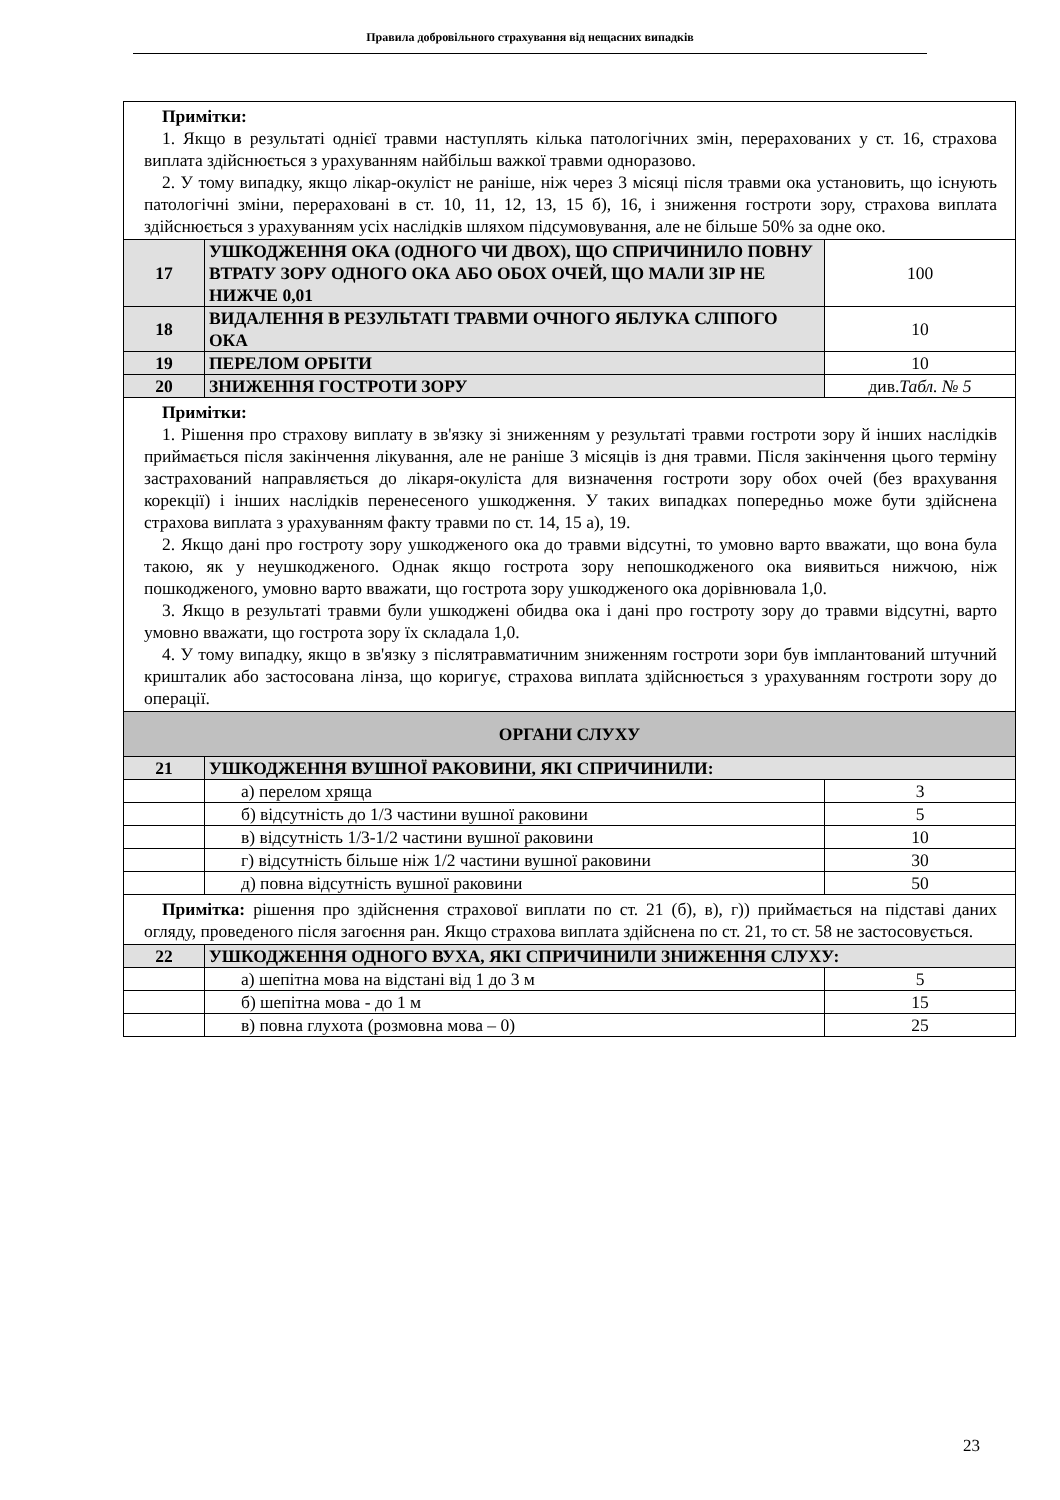Правила добровільного страхування від нещасних випадків
| Примітки: 1. Якщо в результаті однієї травми наступлять кілька патологічних змін, перерахованих у ст. 16, страхова виплата здійснюється з урахуванням найбільш важкої травми одноразово. 2. У тому випадку, якщо лікар-окуліст не раніше, ніж через 3 місяці після травми ока установить, що існують патологічні зміни, перераховані в ст. 10, 11, 12, 13, 15 б), 16, і зниження гостроти зору, страхова виплата здійснюється з урахуванням усіх наслідків шляхом підсумовування, але не більше 50% за одне око. | | |
| 17 | УШКОДЖЕННЯ ОКА (ОДНОГО ЧИ ДВОХ), ЩО СПРИЧИНИЛО ПОВНУ ВТРАТУ ЗОРУ ОДНОГО ОКА АБО ОБОХ ОЧЕЙ, ЩО МАЛИ ЗІР НЕ НИЖЧЕ 0,01 | 100 |
| 18 | ВИДАЛЕННЯ В РЕЗУЛЬТАТІ ТРАВМИ ОЧНОГО ЯБЛУКА СЛІПОГО ОКА | 10 |
| 19 | ПЕРЕЛОМ ОРБІТИ | 10 |
| 20 | ЗНИЖЕННЯ ГОСТРОТИ ЗОРУ | див. Табл. № 5 |
| Примітки: 1. Рішення про страхову виплату в зв'язку зі зниженням у результаті травми гостроти зору й інших наслідків приймається після закінчення лікування, але не раніше 3 місяців із дня травми. Після закінчення цього терміну застрахований направляється до лікаря-окуліста для визначення гостроти зору обох очей (без врахування корекції) і інших наслідків перенесеного ушкодження. У таких випадках попередньо може бути здійснена страхова виплата з урахуванням факту травми по ст. 14, 15 а), 19. 2. Якщо дані про гостроту зору ушкодженого ока до травми відсутні, то умовно варто вважати, що вона була такою, як у неушкодженого. Однак якщо гострота зору непошкодженого ока виявиться нижчою, ніж пошкодженого, умовно варто вважати, що гострота зору ушкодженого ока дорівнювала 1,0. 3. Якщо в результаті травми були ушкоджені обидва ока і дані про гостроту зору до травми відсутні, варто умовно вважати, що гострота зору їх складала 1,0. 4. У тому випадку, якщо в зв'язку з післятравматичним зниженням гостроти зори був імплантований штучний кришталик або застосована лінза, що коригує, страхова виплата здійснюється з урахуванням гостроти зору до операції. | | |
| ОРГАНИ СЛУХУ | | |
| 21 | УШКОДЖЕННЯ ВУШНОЇ РАКОВИНИ, ЯКІ СПРИЧИНИЛИ: | |
| | а) перелом хряща | 3 |
| | б) відсутність до 1/3 частини вушної раковини | 5 |
| | в) відсутність 1/3-1/2 частини вушної раковини | 10 |
| | г) відсутність більше ніж 1/2 частини вушної раковини | 30 |
| | д) повна відсутність вушної раковини | 50 |
| Примітка: рішення про здійснення страхової виплати по ст. 21 (б), в), г)) приймається на підставі даних огляду, проведеного після загоєння ран. Якщо страхова виплата здійснена по ст. 21, то ст. 58 не застосовується. | | |
| 22 | УШКОДЖЕННЯ ОДНОГО ВУХА, ЯКІ СПРИЧИНИЛИ ЗНИЖЕННЯ СЛУХУ: | |
| | а) шепітна мова на відстані від 1 до 3 м | 5 |
| | б) шепітна мова - до 1 м | 15 |
| | в) повна глухота (розмовна мова – 0) | 25 |
23